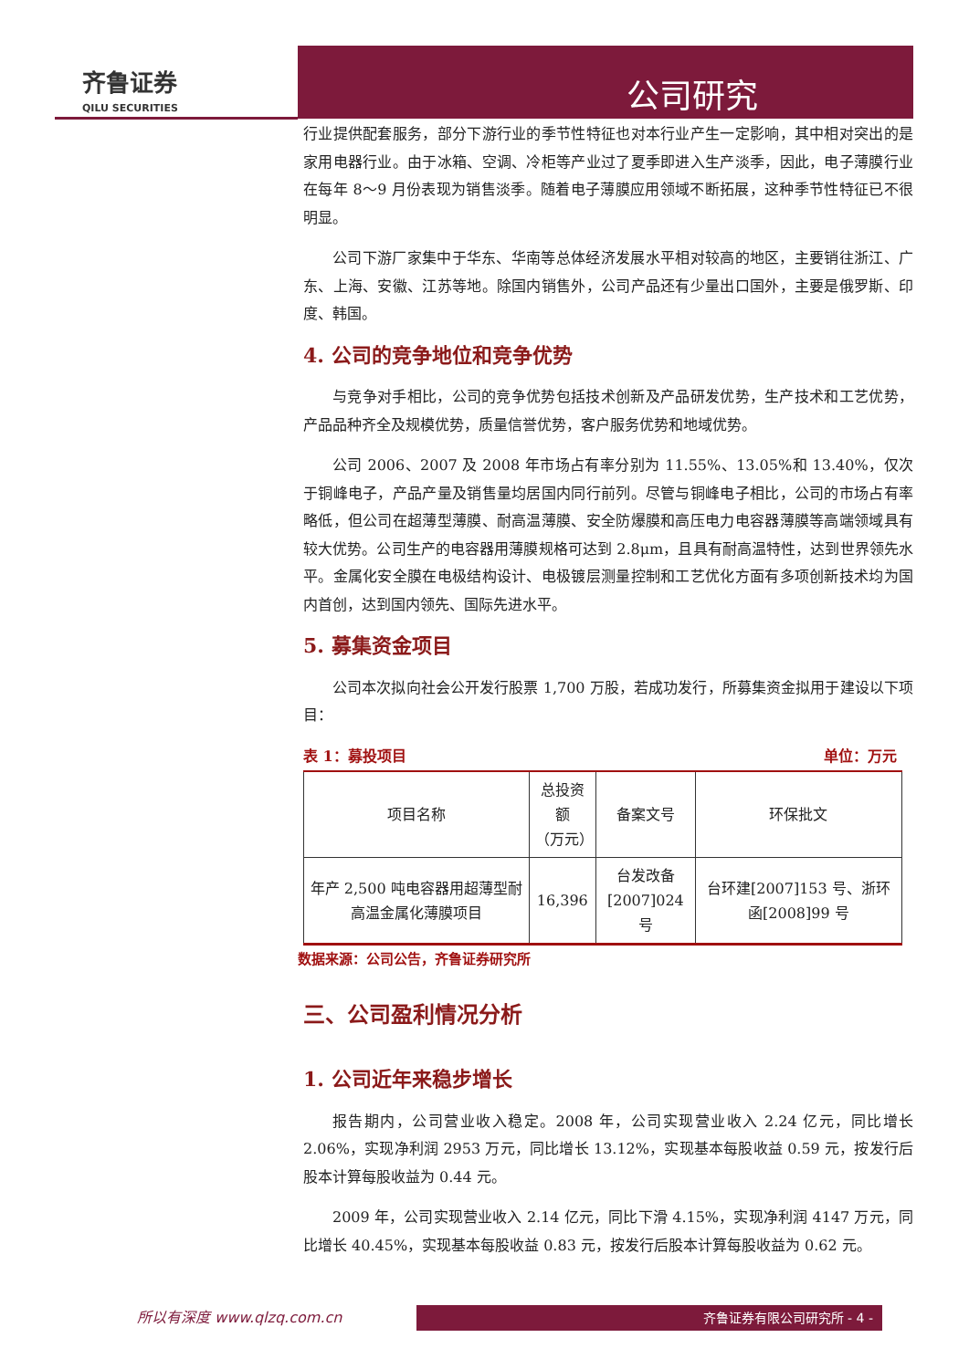齐鲁证券
QILU SECURITIES
公司研究
行业提供配套服务，部分下游行业的季节性特征也对本行业产生一定影响，其中相对突出的是家用电器行业。由于冰箱、空调、冷柜等产业过了夏季即进入生产淡季，因此，电子薄膜行业在每年 8～9 月份表现为销售淡季。随着电子薄膜应用领域不断拓展，这种季节性特征已不很明显。
公司下游厂家集中于华东、华南等总体经济发展水平相对较高的地区，主要销往浙江、广东、上海、安徽、江苏等地。除国内销售外，公司产品还有少量出口国外，主要是俄罗斯、印度、韩国。
4. 公司的竞争地位和竞争优势
与竞争对手相比，公司的竞争优势包括技术创新及产品研发优势，生产技术和工艺优势，产品品种齐全及规模优势，质量信誉优势，客户服务优势和地域优势。
公司 2006、2007 及 2008 年市场占有率分别为 11.55%、13.05%和 13.40%，仅次于铜峰电子，产品产量及销售量均居国内同行前列。尽管与铜峰电子相比，公司的市场占有率略低，但公司在超薄型薄膜、耐高温薄膜、安全防爆膜和高压电力电容器薄膜等高端领域具有较大优势。公司生产的电容器用薄膜规格可达到 2.8μm，且具有耐高温特性，达到世界领先水平。金属化安全膜在电极结构设计、电极镀层测量控制和工艺优化方面有多项创新技术均为国内首创，达到国内领先、国际先进水平。
5. 募集资金项目
公司本次拟向社会公开发行股票 1,700 万股，若成功发行，所募集资金拟用于建设以下项目：
表 1：募投项目 单位：万元
| 项目名称 | 总投资额 （万元） | 备案文号 | 环保批文 |
| --- | --- | --- | --- |
| 年产 2,500 吨电容器用超薄型耐高温金属化薄膜项目 | 16,396 | 台发改备 [2007]024 号 | 台环建[2007]153 号、浙环函[2008]99 号 |
数据来源：公司公告，齐鲁证券研究所
三、公司盈利情况分析
1. 公司近年来稳步增长
报告期内，公司营业收入稳定。2008 年，公司实现营业收入 2.24 亿元，同比增长 2.06%，实现净利润 2953 万元，同比增长 13.12%，实现基本每股收益 0.59 元，按发行后股本计算每股收益为 0.44 元。
2009 年，公司实现营业收入 2.14 亿元，同比下滑 4.15%，实现净利润 4147 万元，同比增长 40.45%，实现基本每股收益 0.83 元，按发行后股本计算每股收益为 0.62 元。
所以有深度 www.qlzq.com.cn 齐鲁证券有限公司研究所 - 4 -